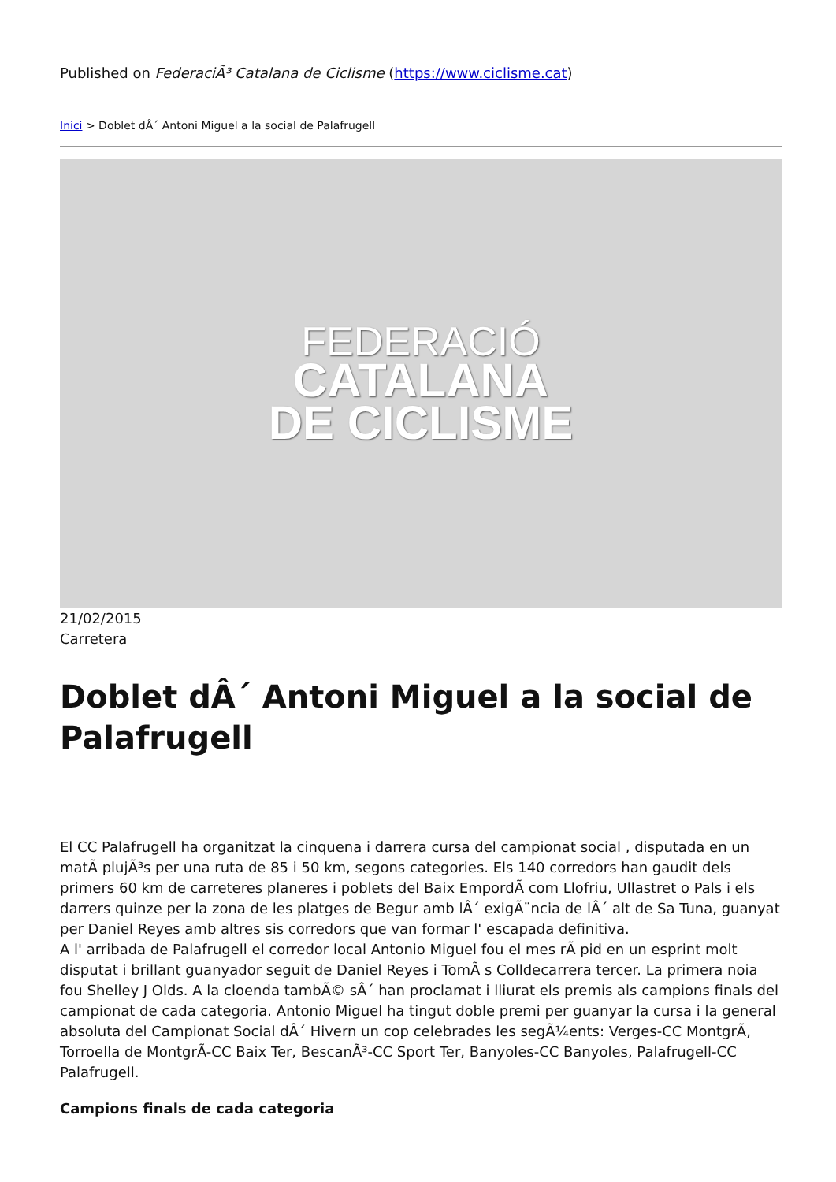Published on FederaciÃ³ Catalana de Ciclisme (https://www.ciclisme.cat)
Inici > Doblet dÂ´ Antoni Miguel a la social de Palafrugell
FEDERACIÓ
CATALANA
DE CICLISME
21/02/2015
Carretera
Doblet dÂ´ Antoni Miguel a la social de Palafrugell
El CC Palafrugell ha organitzat la cinquena i darrera cursa del campionat social , disputada en un matÃ plujÃ³s per una ruta de 85 i 50 km, segons categories. Els 140 corredors han gaudit dels primers 60 km de carreteres planeres i poblets del Baix EmpordÃ com Llofriu, Ullastret o Pals i els darrers quinze per la zona de les platges de Begur amb lÂ´ exigÃ¨ncia de lÂ´ alt de Sa Tuna, guanyat per Daniel Reyes amb altres sis corredors que van formar l' escapada definitiva.
A l' arribada de Palafrugell el corredor local Antonio Miguel fou el mes rÃ pid en un esprint molt disputat i brillant guanyador seguit de Daniel Reyes i TomÃ s Colldecarrera tercer. La primera noia fou Shelley J Olds. A la cloenda tambÃ© sÂ´ han proclamat i lliurat els premis als campions finals del campionat de cada categoria. Antonio Miguel ha tingut doble premi per guanyar la cursa i la general absoluta del Campionat Social dÂ´ Hivern un cop celebrades les segÃ¼ents: Verges-CC MontgrÃ, Torroella de MontgrÃ-CC Baix Ter, BescanÃ³-CC Sport Ter, Banyoles-CC Banyoles, Palafrugell-CC Palafrugell.
Campions finals de cada categoria